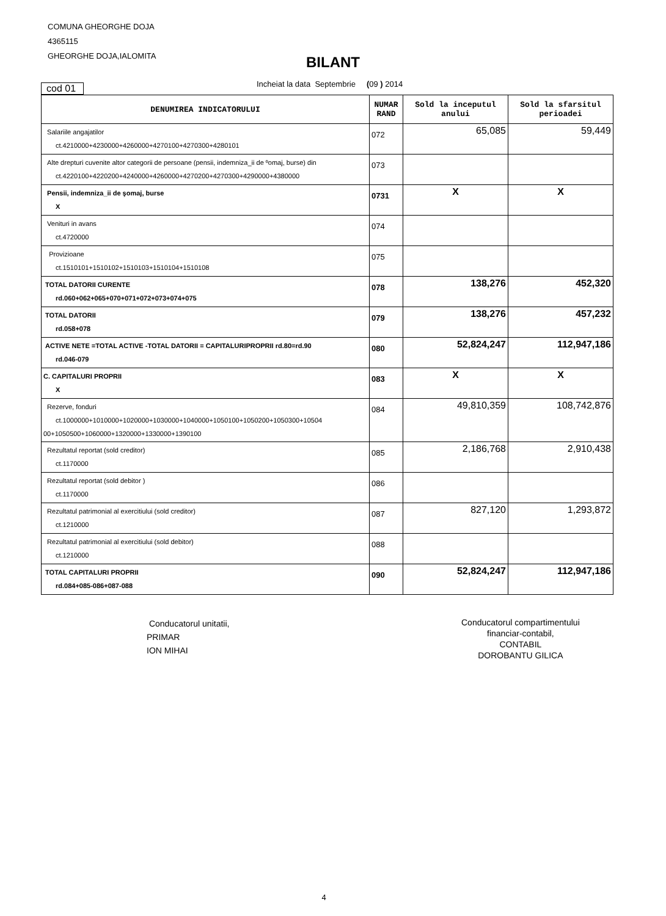COMUNA GHEORGHE DOJA
4365115
GHEORGHE DOJA,IALOMITA
BILANT
cod 01
Incheiat la data Septembrie (09 ) 2014
| DENUMIREA INDICATORULUI | NUMAR RAND | Sold la inceputul anului | Sold la sfarsitul perioadei |
| --- | --- | --- | --- |
| Salariile angajatilor ct.4210000+4230000+4260000+4270100+4270300+4280101 | 072 | 65,085 | 59,449 |
| Alte drepturi cuvenite altor categorii de persoane (pensii, indemniza_ii de ºomaj, burse) din ct.4220100+4220200+4240000+4260000+4270200+4270300+4290000+4380000 | 073 | | |
| Pensii, indemniza_ii de şomaj, burse X | 0731 | X | X |
| Venituri in avans ct.4720000 | 074 | | |
| Provizioane ct.1510101+1510102+1510103+1510104+1510108 | 075 | | |
| TOTAL DATORII CURENTE rd.060+062+065+070+071+072+073+074+075 | 078 | 138,276 | 452,320 |
| TOTAL DATORII rd.058+078 | 079 | 138,276 | 457,232 |
| ACTIVE NETE =TOTAL ACTIVE -TOTAL DATORII = CAPITALURIPROPRII rd.80=rd.90 rd.046-079 | 080 | 52,824,247 | 112,947,186 |
| C. CAPITALURI PROPRII X | 083 | X | X |
| Rezerve, fonduri ct.1000000+1010000+1020000+1030000+1040000+1050100+1050200+1050300+10504 00+1050500+1060000+1320000+1330000+1390100 | 084 | 49,810,359 | 108,742,876 |
| Rezultatul reportat (sold creditor) ct.1170000 | 085 | 2,186,768 | 2,910,438 |
| Rezultatul reportat (sold debitor ) ct.1170000 | 086 | | |
| Rezultatul patrimonial al exercitiului (sold creditor) ct.1210000 | 087 | 827,120 | 1,293,872 |
| Rezultatul patrimonial al exercitiului (sold debitor) ct.1210000 | 088 | | |
| TOTAL CAPITALURI PROPRII rd.084+085-086+087-088 | 090 | 52,824,247 | 112,947,186 |
Conducatorul unitatii,
PRIMAR
ION MIHAI
Conducatorul compartimentului
financiar-contabil,
CONTABIL
DOROBANTU GILICA
4